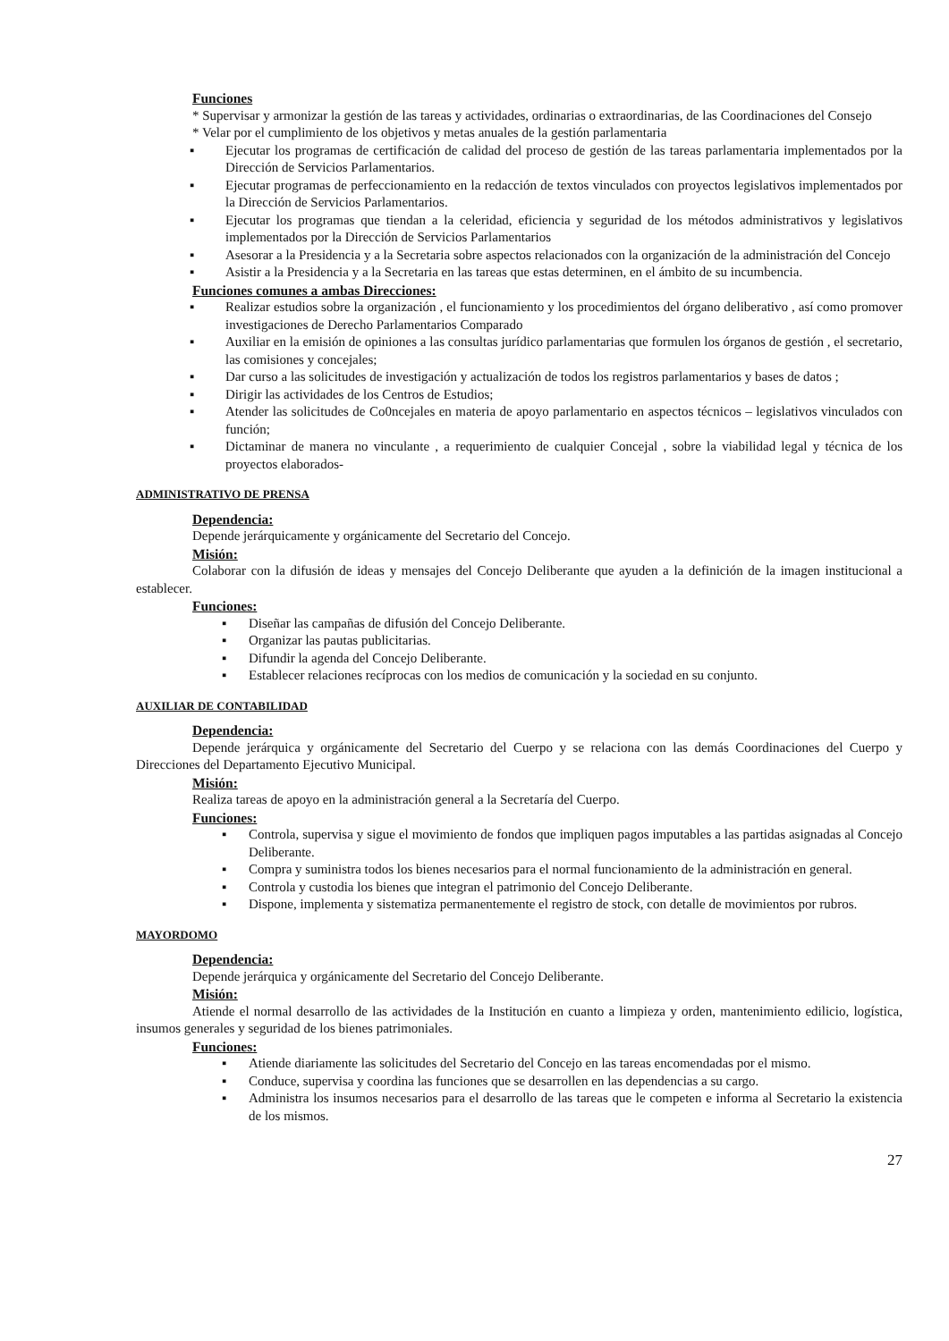Funciones
* Supervisar y armonizar la gestión de las tareas y actividades, ordinarias o extraordinarias, de las Coordinaciones del Consejo
* Velar por el cumplimiento de los objetivos y metas anuales de la gestión parlamentaria
▪ Ejecutar los programas de certificación de calidad del proceso de gestión de las tareas parlamentaria implementados por la Dirección de Servicios Parlamentarios.
▪ Ejecutar programas de perfeccionamiento en la redacción de textos vinculados con proyectos legislativos implementados por la Dirección de Servicios Parlamentarios.
▪ Ejecutar los programas que tiendan a la celeridad, eficiencia y seguridad de los métodos administrativos y legislativos implementados por la Dirección de Servicios Parlamentarios
▪ Asesorar a la Presidencia y a la Secretaria sobre aspectos relacionados con la organización de la administración del Concejo
▪ Asistir a la Presidencia y a la Secretaria en las tareas que estas determinen, en el ámbito de su incumbencia.
Funciones comunes a ambas Direcciones:
▪ Realizar estudios sobre la organización , el funcionamiento y los procedimientos del órgano deliberativo , así como promover investigaciones de Derecho Parlamentarios Comparado
▪ Auxiliar en la emisión de opiniones a las consultas jurídico parlamentarias que formulen los órganos de gestión , el secretario, las comisiones y concejales;
▪ Dar curso a las solicitudes de investigación y actualización de todos los registros parlamentarios y bases de datos ;
▪ Dirigir las actividades de los Centros de Estudios;
▪ Atender las solicitudes de Co0ncejales en materia de apoyo parlamentario en aspectos técnicos – legislativos vinculados con función;
▪ Dictaminar de manera no vinculante , a requerimiento de cualquier Concejal , sobre la viabilidad legal y técnica de los proyectos elaborados-
ADMINISTRATIVO DE PRENSA
Dependencia:
Depende jerárquicamente y orgánicamente del Secretario del Concejo.
Misión:
Colaborar con la difusión de ideas y mensajes del Concejo Deliberante que ayuden a la definición de la imagen institucional a establecer.
Funciones:
▪ Diseñar las campañas de difusión del Concejo Deliberante.
▪ Organizar las pautas publicitarias.
▪ Difundir la agenda del Concejo Deliberante.
▪ Establecer relaciones recíprocas con los medios de comunicación y la sociedad en su conjunto.
AUXILIAR DE CONTABILIDAD
Dependencia:
Depende jerárquica y orgánicamente del Secretario del Cuerpo y se relaciona con las demás Coordinaciones del Cuerpo y Direcciones del Departamento Ejecutivo Municipal.
Misión:
Realiza tareas de apoyo en la administración general a la Secretaría del Cuerpo.
Funciones:
▪ Controla, supervisa y sigue el movimiento de fondos que impliquen pagos imputables a las partidas asignadas al Concejo Deliberante.
▪ Compra y suministra todos los bienes necesarios para el normal funcionamiento de la administración en general.
▪ Controla y custodia los bienes que integran el patrimonio del Concejo Deliberante.
▪ Dispone, implementa y sistematiza permanentemente el registro de stock, con detalle de movimientos por rubros.
MAYORDOMO
Dependencia:
Depende jerárquica y orgánicamente del Secretario del Concejo Deliberante.
Misión:
Atiende el normal desarrollo de las actividades de la Institución en cuanto a limpieza y orden, mantenimiento edilicio, logística, insumos generales y seguridad de los bienes patrimoniales.
Funciones:
▪ Atiende diariamente las solicitudes del Secretario del Concejo en las tareas encomendadas por el mismo.
▪ Conduce, supervisa y coordina las funciones que se desarrollen en las dependencias a su cargo.
▪ Administra los insumos necesarios para el desarrollo de las tareas que le competen e informa al Secretario la existencia de los mismos.
27